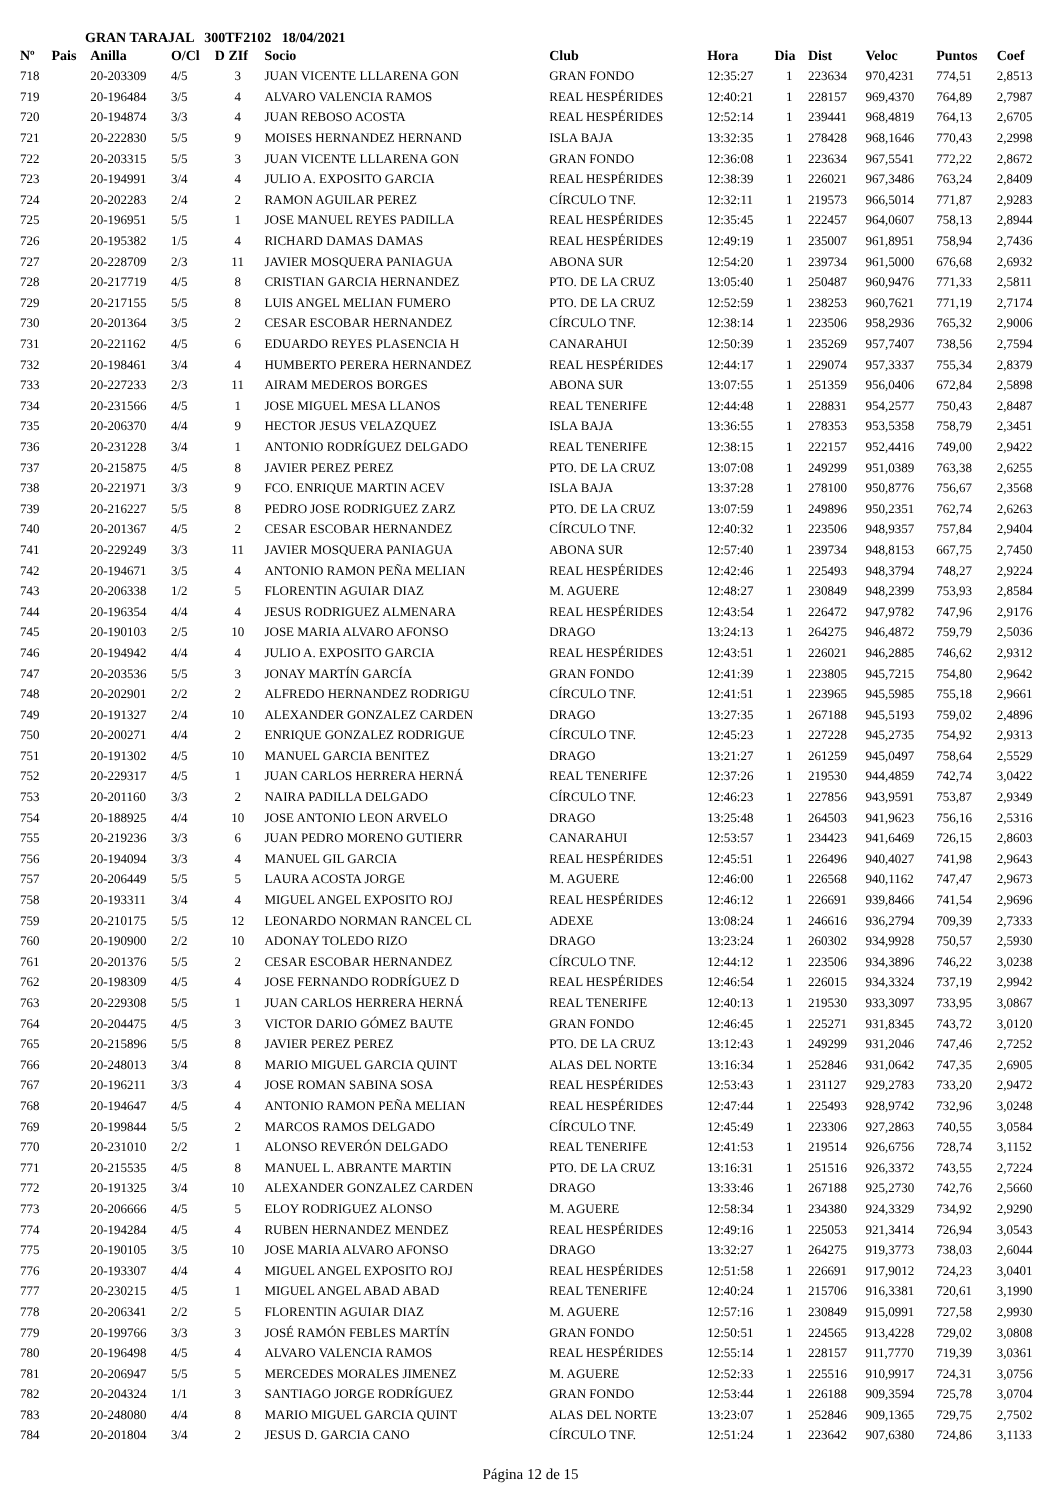GRAN TARAJAL 300TF2102 18/04/2021
| Nº | Pais | Anilla | O/Cl | D ZIf | Socio | Club | Hora | Dia | Dist | Veloc | Puntos | Coef |
| --- | --- | --- | --- | --- | --- | --- | --- | --- | --- | --- | --- | --- |
| 718 | | 20-203309 | 4/5 | 3 | JUAN VICENTE LLLARENA GON | GRAN FONDO | 12:35:27 | 1 | 223634 | 970,4231 | 774,51 | 2,8513 |
| 719 | | 20-196484 | 3/5 | 4 | ALVARO VALENCIA RAMOS | REAL HESPÉRIDES | 12:40:21 | 1 | 228157 | 969,4370 | 764,89 | 2,7987 |
| 720 | | 20-194874 | 3/3 | 4 | JUAN REBOSO ACOSTA | REAL HESPÉRIDES | 12:52:14 | 1 | 239441 | 968,4819 | 764,13 | 2,6705 |
| 721 | | 20-222830 | 5/5 | 9 | MOISES HERNANDEZ HERNAND | ISLA BAJA | 13:32:35 | 1 | 278428 | 968,1646 | 770,43 | 2,2998 |
| 722 | | 20-203315 | 5/5 | 3 | JUAN VICENTE LLLARENA GON | GRAN FONDO | 12:36:08 | 1 | 223634 | 967,5541 | 772,22 | 2,8672 |
| 723 | | 20-194991 | 3/4 | 4 | JULIO A. EXPOSITO GARCIA | REAL HESPÉRIDES | 12:38:39 | 1 | 226021 | 967,3486 | 763,24 | 2,8409 |
| 724 | | 20-202283 | 2/4 | 2 | RAMON AGUILAR PEREZ | CÍRCULO TNF. | 12:32:11 | 1 | 219573 | 966,5014 | 771,87 | 2,9283 |
| 725 | | 20-196951 | 5/5 | 1 | JOSE MANUEL REYES PADILLA | REAL HESPÉRIDES | 12:35:45 | 1 | 222457 | 964,0607 | 758,13 | 2,8944 |
| 726 | | 20-195382 | 1/5 | 4 | RICHARD DAMAS DAMAS | REAL HESPÉRIDES | 12:49:19 | 1 | 235007 | 961,8951 | 758,94 | 2,7436 |
| 727 | | 20-228709 | 2/3 | 11 | JAVIER MOSQUERA PANIAGUA | ABONA SUR | 12:54:20 | 1 | 239734 | 961,5000 | 676,68 | 2,6932 |
| 728 | | 20-217719 | 4/5 | 8 | CRISTIAN GARCIA HERNANDEZ | PTO. DE LA CRUZ | 13:05:40 | 1 | 250487 | 960,9476 | 771,33 | 2,5811 |
| 729 | | 20-217155 | 5/5 | 8 | LUIS ANGEL MELIAN FUMERO | PTO. DE LA CRUZ | 12:52:59 | 1 | 238253 | 960,7621 | 771,19 | 2,7174 |
| 730 | | 20-201364 | 3/5 | 2 | CESAR ESCOBAR HERNANDEZ | CÍRCULO TNF. | 12:38:14 | 1 | 223506 | 958,2936 | 765,32 | 2,9006 |
| 731 | | 20-221162 | 4/5 | 6 | EDUARDO REYES PLASENCIA H | CANARAHUI | 12:50:39 | 1 | 235269 | 957,7407 | 738,56 | 2,7594 |
| 732 | | 20-198461 | 3/4 | 4 | HUMBERTO PERERA HERNANDEZ | REAL HESPÉRIDES | 12:44:17 | 1 | 229074 | 957,3337 | 755,34 | 2,8379 |
| 733 | | 20-227233 | 2/3 | 11 | AIRAM MEDEROS BORGES | ABONA SUR | 13:07:55 | 1 | 251359 | 956,0406 | 672,84 | 2,5898 |
| 734 | | 20-231566 | 4/5 | 1 | JOSE MIGUEL MESA LLANOS | REAL TENERIFE | 12:44:48 | 1 | 228831 | 954,2577 | 750,43 | 2,8487 |
| 735 | | 20-206370 | 4/4 | 9 | HECTOR JESUS VELAZQUEZ | ISLA BAJA | 13:36:55 | 1 | 278353 | 953,5358 | 758,79 | 2,3451 |
| 736 | | 20-231228 | 3/4 | 1 | ANTONIO RODRÍGUEZ DELGADO | REAL TENERIFE | 12:38:15 | 1 | 222157 | 952,4416 | 749,00 | 2,9422 |
| 737 | | 20-215875 | 4/5 | 8 | JAVIER PEREZ PEREZ | PTO. DE LA CRUZ | 13:07:08 | 1 | 249299 | 951,0389 | 763,38 | 2,6255 |
| 738 | | 20-221971 | 3/3 | 9 | FCO. ENRIQUE MARTIN ACEV | ISLA BAJA | 13:37:28 | 1 | 278100 | 950,8776 | 756,67 | 2,3568 |
| 739 | | 20-216227 | 5/5 | 8 | PEDRO JOSE RODRIGUEZ ZARZ | PTO. DE LA CRUZ | 13:07:59 | 1 | 249896 | 950,2351 | 762,74 | 2,6263 |
| 740 | | 20-201367 | 4/5 | 2 | CESAR ESCOBAR HERNANDEZ | CÍRCULO TNF. | 12:40:32 | 1 | 223506 | 948,9357 | 757,84 | 2,9404 |
| 741 | | 20-229249 | 3/3 | 11 | JAVIER MOSQUERA PANIAGUA | ABONA SUR | 12:57:40 | 1 | 239734 | 948,8153 | 667,75 | 2,7450 |
| 742 | | 20-194671 | 3/5 | 4 | ANTONIO RAMON PEÑA MELIAN | REAL HESPÉRIDES | 12:42:46 | 1 | 225493 | 948,3794 | 748,27 | 2,9224 |
| 743 | | 20-206338 | 1/2 | 5 | FLORENTIN AGUIAR DIAZ | M. AGUERE | 12:48:27 | 1 | 230849 | 948,2399 | 753,93 | 2,8584 |
| 744 | | 20-196354 | 4/4 | 4 | JESUS RODRIGUEZ ALMENARA | REAL HESPÉRIDES | 12:43:54 | 1 | 226472 | 947,9782 | 747,96 | 2,9176 |
| 745 | | 20-190103 | 2/5 | 10 | JOSE MARIA ALVARO AFONSO | DRAGO | 13:24:13 | 1 | 264275 | 946,4872 | 759,79 | 2,5036 |
| 746 | | 20-194942 | 4/4 | 4 | JULIO A. EXPOSITO GARCIA | REAL HESPÉRIDES | 12:43:51 | 1 | 226021 | 946,2885 | 746,62 | 2,9312 |
| 747 | | 20-203536 | 5/5 | 3 | JONAY MARTÍN GARCÍA | GRAN FONDO | 12:41:39 | 1 | 223805 | 945,7215 | 754,80 | 2,9642 |
| 748 | | 20-202901 | 2/2 | 2 | ALFREDO HERNANDEZ RODRIGU | CÍRCULO TNF. | 12:41:51 | 1 | 223965 | 945,5985 | 755,18 | 2,9661 |
| 749 | | 20-191327 | 2/4 | 10 | ALEXANDER GONZALEZ CARDEN | DRAGO | 13:27:35 | 1 | 267188 | 945,5193 | 759,02 | 2,4896 |
| 750 | | 20-200271 | 4/4 | 2 | ENRIQUE GONZALEZ RODRIGUE | CÍRCULO TNF. | 12:45:23 | 1 | 227228 | 945,2735 | 754,92 | 2,9313 |
| 751 | | 20-191302 | 4/5 | 10 | MANUEL GARCIA BENITEZ | DRAGO | 13:21:27 | 1 | 261259 | 945,0497 | 758,64 | 2,5529 |
| 752 | | 20-229317 | 4/5 | 1 | JUAN CARLOS HERRERA HERNÁ | REAL TENERIFE | 12:37:26 | 1 | 219530 | 944,4859 | 742,74 | 3,0422 |
| 753 | | 20-201160 | 3/3 | 2 | NAIRA PADILLA DELGADO | CÍRCULO TNF. | 12:46:23 | 1 | 227856 | 943,9591 | 753,87 | 2,9349 |
| 754 | | 20-188925 | 4/4 | 10 | JOSE ANTONIO LEON ARVELO | DRAGO | 13:25:48 | 1 | 264503 | 941,9623 | 756,16 | 2,5316 |
| 755 | | 20-219236 | 3/3 | 6 | JUAN PEDRO MORENO GUTIERR | CANARAHUI | 12:53:57 | 1 | 234423 | 941,6469 | 726,15 | 2,8603 |
| 756 | | 20-194094 | 3/3 | 4 | MANUEL GIL GARCIA | REAL HESPÉRIDES | 12:45:51 | 1 | 226496 | 940,4027 | 741,98 | 2,9643 |
| 757 | | 20-206449 | 5/5 | 5 | LAURA ACOSTA JORGE | M. AGUERE | 12:46:00 | 1 | 226568 | 940,1162 | 747,47 | 2,9673 |
| 758 | | 20-193311 | 3/4 | 4 | MIGUEL ANGEL EXPOSITO ROJ | REAL HESPÉRIDES | 12:46:12 | 1 | 226691 | 939,8466 | 741,54 | 2,9696 |
| 759 | | 20-210175 | 5/5 | 12 | LEONARDO NORMAN RANCEL CL | ADEXE | 13:08:24 | 1 | 246616 | 936,2794 | 709,39 | 2,7333 |
| 760 | | 20-190900 | 2/2 | 10 | ADONAY TOLEDO RIZO | DRAGO | 13:23:24 | 1 | 260302 | 934,9928 | 750,57 | 2,5930 |
| 761 | | 20-201376 | 5/5 | 2 | CESAR ESCOBAR HERNANDEZ | CÍRCULO TNF. | 12:44:12 | 1 | 223506 | 934,3896 | 746,22 | 3,0238 |
| 762 | | 20-198309 | 4/5 | 4 | JOSE FERNANDO RODRÍGUEZ D | REAL HESPÉRIDES | 12:46:54 | 1 | 226015 | 934,3324 | 737,19 | 2,9942 |
| 763 | | 20-229308 | 5/5 | 1 | JUAN CARLOS HERRERA HERNÁ | REAL TENERIFE | 12:40:13 | 1 | 219530 | 933,3097 | 733,95 | 3,0867 |
| 764 | | 20-204475 | 4/5 | 3 | VICTOR DARIO GÓMEZ BAUTE | GRAN FONDO | 12:46:45 | 1 | 225271 | 931,8345 | 743,72 | 3,0120 |
| 765 | | 20-215896 | 5/5 | 8 | JAVIER PEREZ PEREZ | PTO. DE LA CRUZ | 13:12:43 | 1 | 249299 | 931,2046 | 747,46 | 2,7252 |
| 766 | | 20-248013 | 3/4 | 8 | MARIO MIGUEL GARCIA QUINT | ALAS DEL NORTE | 13:16:34 | 1 | 252846 | 931,0642 | 747,35 | 2,6905 |
| 767 | | 20-196211 | 3/3 | 4 | JOSE ROMAN SABINA SOSA | REAL HESPÉRIDES | 12:53:43 | 1 | 231127 | 929,2783 | 733,20 | 2,9472 |
| 768 | | 20-194647 | 4/5 | 4 | ANTONIO RAMON PEÑA MELIAN | REAL HESPÉRIDES | 12:47:44 | 1 | 225493 | 928,9742 | 732,96 | 3,0248 |
| 769 | | 20-199844 | 5/5 | 2 | MARCOS RAMOS DELGADO | CÍRCULO TNF. | 12:45:49 | 1 | 223306 | 927,2863 | 740,55 | 3,0584 |
| 770 | | 20-231010 | 2/2 | 1 | ALONSO REVERÓN DELGADO | REAL TENERIFE | 12:41:53 | 1 | 219514 | 926,6756 | 728,74 | 3,1152 |
| 771 | | 20-215535 | 4/5 | 8 | MANUEL L. ABRANTE MARTIN | PTO. DE LA CRUZ | 13:16:31 | 1 | 251516 | 926,3372 | 743,55 | 2,7224 |
| 772 | | 20-191325 | 3/4 | 10 | ALEXANDER GONZALEZ CARDEN | DRAGO | 13:33:46 | 1 | 267188 | 925,2730 | 742,76 | 2,5660 |
| 773 | | 20-206666 | 4/5 | 5 | ELOY RODRIGUEZ ALONSO | M. AGUERE | 12:58:34 | 1 | 234380 | 924,3329 | 734,92 | 2,9290 |
| 774 | | 20-194284 | 4/5 | 4 | RUBEN HERNANDEZ MENDEZ | REAL HESPÉRIDES | 12:49:16 | 1 | 225053 | 921,3414 | 726,94 | 3,0543 |
| 775 | | 20-190105 | 3/5 | 10 | JOSE MARIA ALVARO AFONSO | DRAGO | 13:32:27 | 1 | 264275 | 919,3773 | 738,03 | 2,6044 |
| 776 | | 20-193307 | 4/4 | 4 | MIGUEL ANGEL EXPOSITO ROJ | REAL HESPÉRIDES | 12:51:58 | 1 | 226691 | 917,9012 | 724,23 | 3,0401 |
| 777 | | 20-230215 | 4/5 | 1 | MIGUEL ANGEL ABAD ABAD | REAL TENERIFE | 12:40:24 | 1 | 215706 | 916,3381 | 720,61 | 3,1990 |
| 778 | | 20-206341 | 2/2 | 5 | FLORENTIN AGUIAR DIAZ | M. AGUERE | 12:57:16 | 1 | 230849 | 915,0991 | 727,58 | 2,9930 |
| 779 | | 20-199766 | 3/3 | 3 | JOSÉ RAMÓN FEBLES MARTÍN | GRAN FONDO | 12:50:51 | 1 | 224565 | 913,4228 | 729,02 | 3,0808 |
| 780 | | 20-196498 | 4/5 | 4 | ALVARO VALENCIA RAMOS | REAL HESPÉRIDES | 12:55:14 | 1 | 228157 | 911,7770 | 719,39 | 3,0361 |
| 781 | | 20-206947 | 5/5 | 5 | MERCEDES MORALES JIMENEZ | M. AGUERE | 12:52:33 | 1 | 225516 | 910,9917 | 724,31 | 3,0756 |
| 782 | | 20-204324 | 1/1 | 3 | SANTIAGO JORGE RODRÍGUEZ | GRAN FONDO | 12:53:44 | 1 | 226188 | 909,3594 | 725,78 | 3,0704 |
| 783 | | 20-248080 | 4/4 | 8 | MARIO MIGUEL GARCIA QUINT | ALAS DEL NORTE | 13:23:07 | 1 | 252846 | 909,1365 | 729,75 | 2,7502 |
| 784 | | 20-201804 | 3/4 | 2 | JESUS D. GARCIA CANO | CÍRCULO TNF. | 12:51:24 | 1 | 223642 | 907,6380 | 724,86 | 3,1133 |
Página 12 de 15